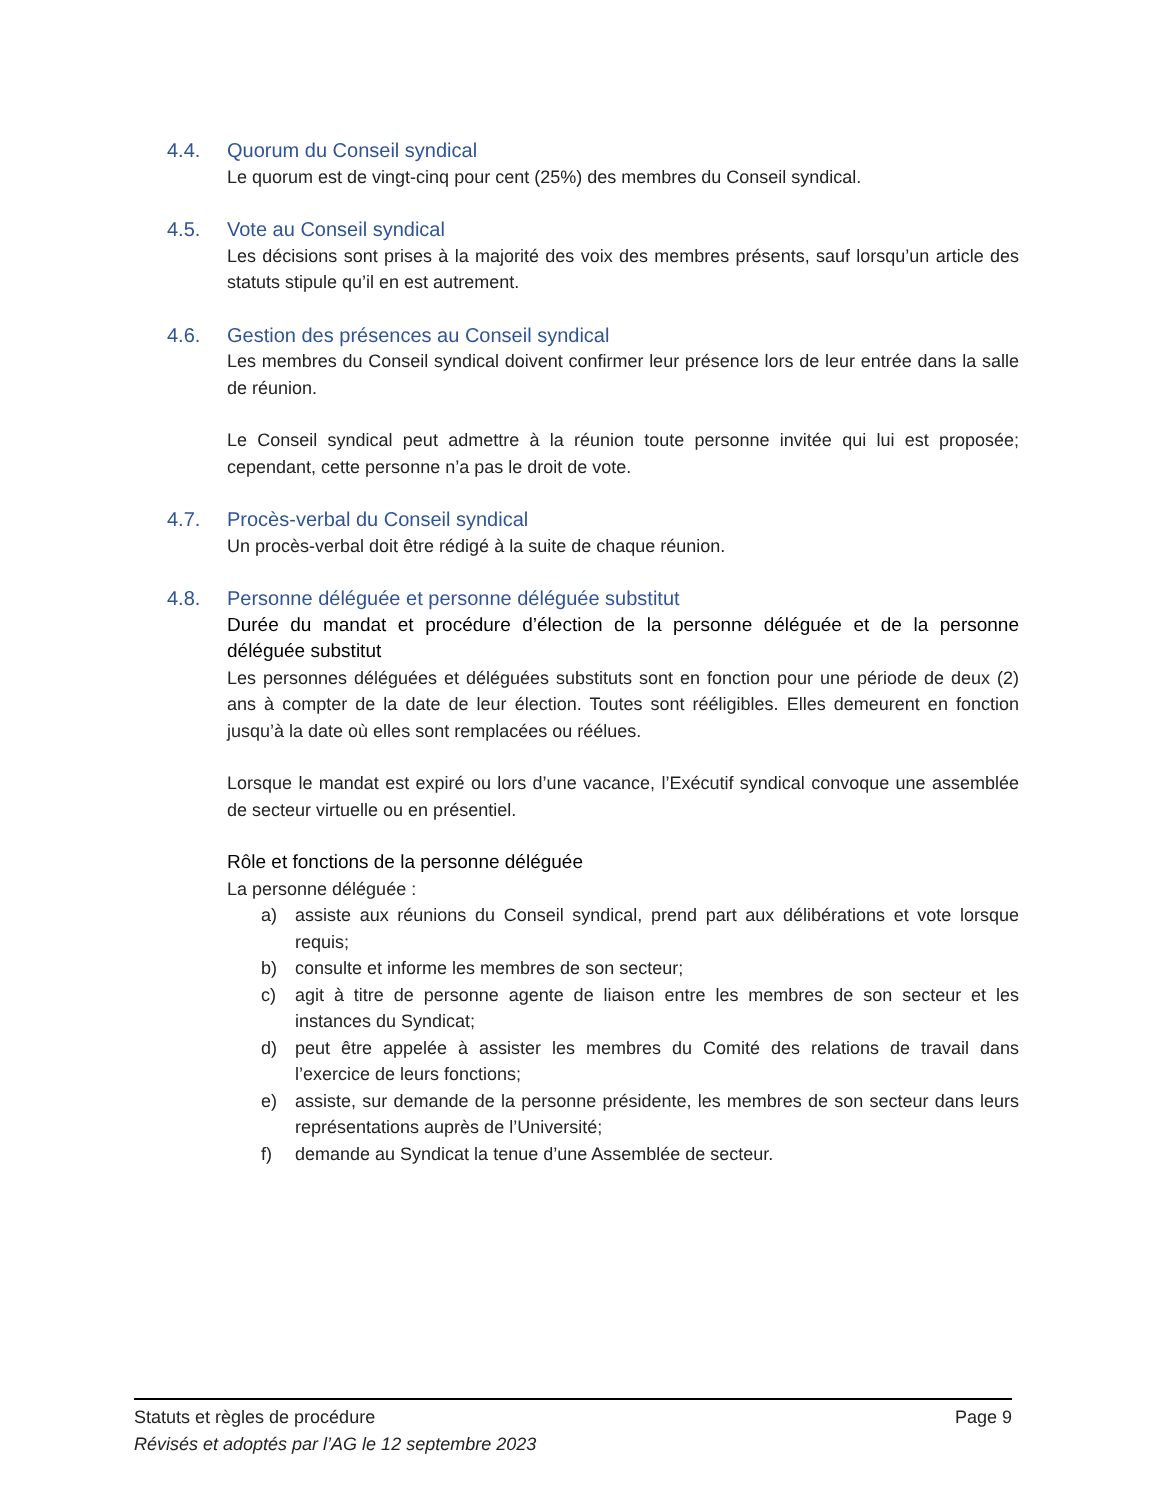4.4. Quorum du Conseil syndical
Le quorum est de vingt-cinq pour cent (25%) des membres du Conseil syndical.
4.5. Vote au Conseil syndical
Les décisions sont prises à la majorité des voix des membres présents, sauf lorsqu’un article des statuts stipule qu’il en est autrement.
4.6. Gestion des présences au Conseil syndical
Les membres du Conseil syndical doivent confirmer leur présence lors de leur entrée dans la salle de réunion.
Le Conseil syndical peut admettre à la réunion toute personne invitée qui lui est proposée; cependant, cette personne n’a pas le droit de vote.
4.7. Procès-verbal du Conseil syndical
Un procès-verbal doit être rédigé à la suite de chaque réunion.
4.8. Personne déléguée et personne déléguée substitut
Durée du mandat et procédure d’élection de la personne déléguée et de la personne déléguée substitut
Les personnes déléguées et déléguées substituts sont en fonction pour une période de deux (2) ans à compter de la date de leur élection. Toutes sont rééligibles. Elles demeurent en fonction jusqu’à la date où elles sont remplacées ou réélues.
Lorsque le mandat est expiré ou lors d’une vacance, l’Exécutif syndical convoque une assemblée de secteur virtuelle ou en présentiel.
Rôle et fonctions de la personne déléguée
La personne déléguée :
a) assiste aux réunions du Conseil syndical, prend part aux délibérations et vote lorsque requis;
b) consulte et informe les membres de son secteur;
c) agit à titre de personne agente de liaison entre les membres de son secteur et les instances du Syndicat;
d) peut être appelée à assister les membres du Comité des relations de travail dans l’exercice de leurs fonctions;
e) assiste, sur demande de la personne présidente, les membres de son secteur dans leurs représentations auprès de l’Université;
f) demande au Syndicat la tenue d’une Assemblée de secteur.
Statuts et règles de procédure Page 9
Révisés et adoptés par l’AG le 12 septembre 2023